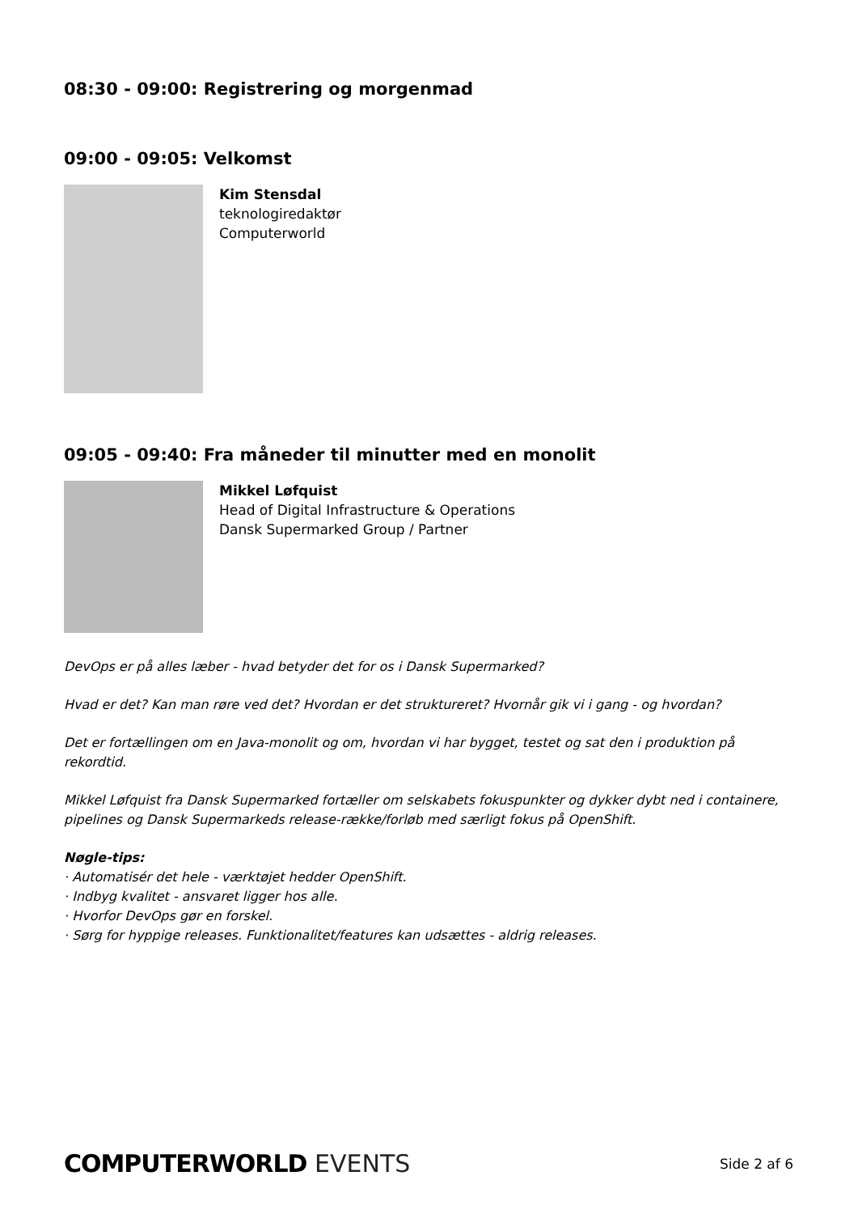08:30 - 09:00: Registrering og morgenmad
09:00 - 09:05: Velkomst
Kim Stensdal
teknologiredaktør
Computerworld
09:05 - 09:40: Fra måneder til minutter med en monolit
Mikkel Løfquist
Head of Digital Infrastructure & Operations
Dansk Supermarked Group / Partner
DevOps er på alles læber - hvad betyder det for os i Dansk Supermarked?
Hvad er det? Kan man røre ved det? Hvordan er det struktureret? Hvornår gik vi i gang - og hvordan?
Det er fortællingen om en Java-monolit og om, hvordan vi har bygget, testet og sat den i produktion på rekordtid.
Mikkel Løfquist fra Dansk Supermarked fortæller om selskabets fokuspunkter og dykker dybt ned i containere, pipelines og Dansk Supermarkeds release-række/forløb med særligt fokus på OpenShift.
Nøgle-tips:
· Automatisér det hele - værktøjet hedder OpenShift.
· Indbyg kvalitet - ansvaret ligger hos alle.
· Hvorfor DevOps gør en forskel.
· Sørg for hyppige releases. Funktionalitet/features kan udsættes - aldrig releases.
COMPUTERWORLD EVENTS
Side 2 af 6